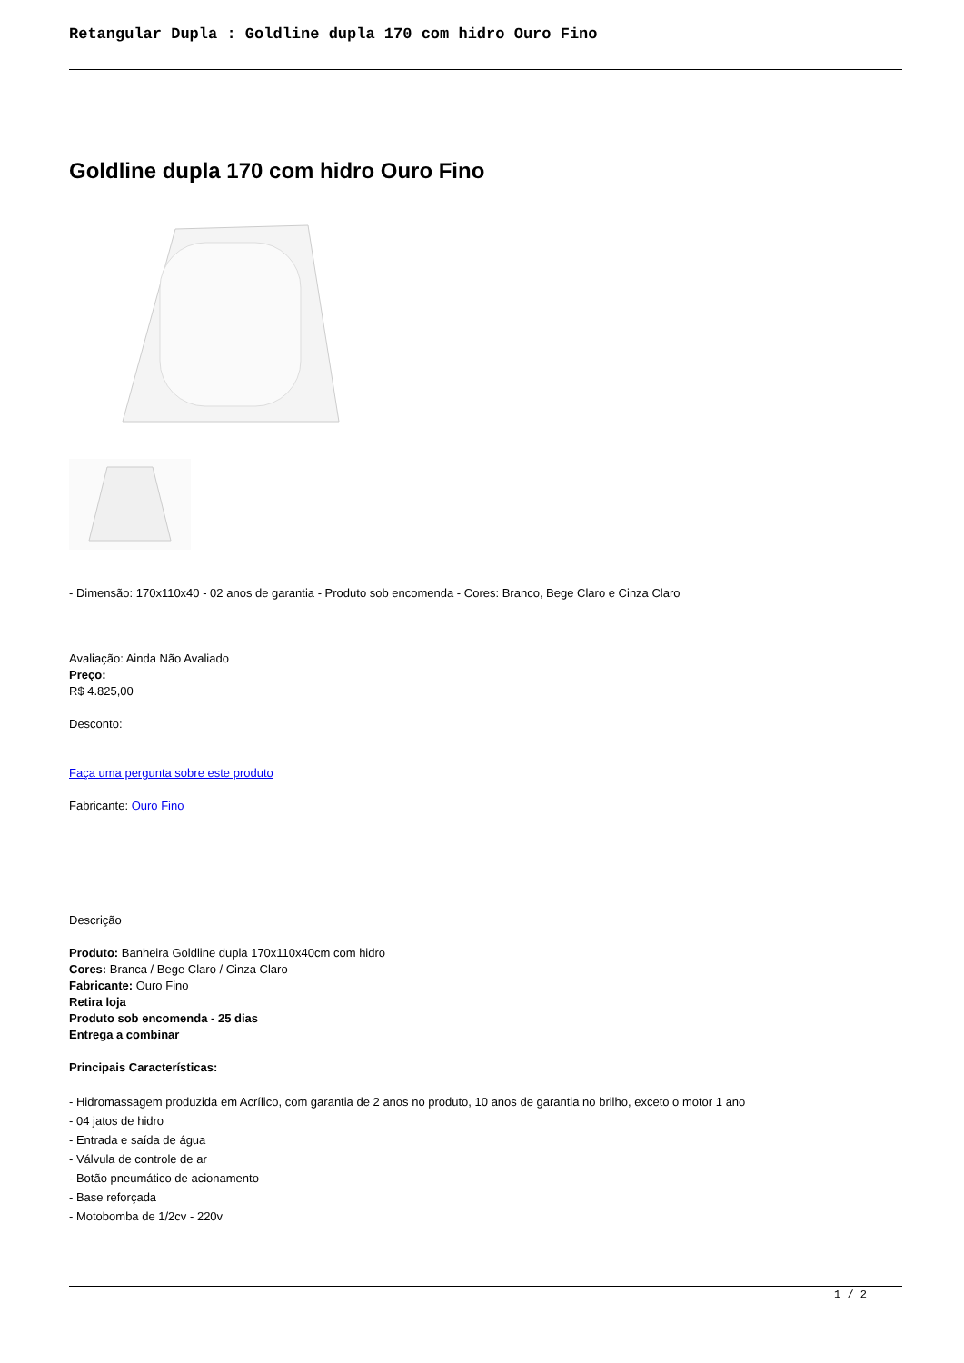Retangular Dupla : Goldline dupla 170 com hidro Ouro Fino
Goldline dupla 170 com hidro Ouro Fino
- Dimensão: 170x110x40 - 02 anos de garantia - Produto sob encomenda - Cores: Branco, Bege Claro e Cinza Claro
Avaliação: Ainda Não Avaliado
Preço:
R$ 4.825,00
Desconto:
Faça uma pergunta sobre este produto
Fabricante: Ouro Fino
Descrição
Produto: Banheira Goldline dupla 170x110x40cm com hidro
Cores: Branca / Bege Claro / Cinza Claro
Fabricante: Ouro Fino
Retira loja
Produto sob encomenda - 25 dias
Entrega a combinar
Principais Características:
- Hidromassagem produzida em Acrílico, com garantia de 2 anos no produto, 10 anos de garantia no brilho, exceto o motor 1 ano
- 04 jatos de hidro
- Entrada e saída de água
- Válvula de controle de ar
- Botão pneumático de acionamento
- Base reforçada
- Motobomba de 1/2cv - 220v
1 / 2